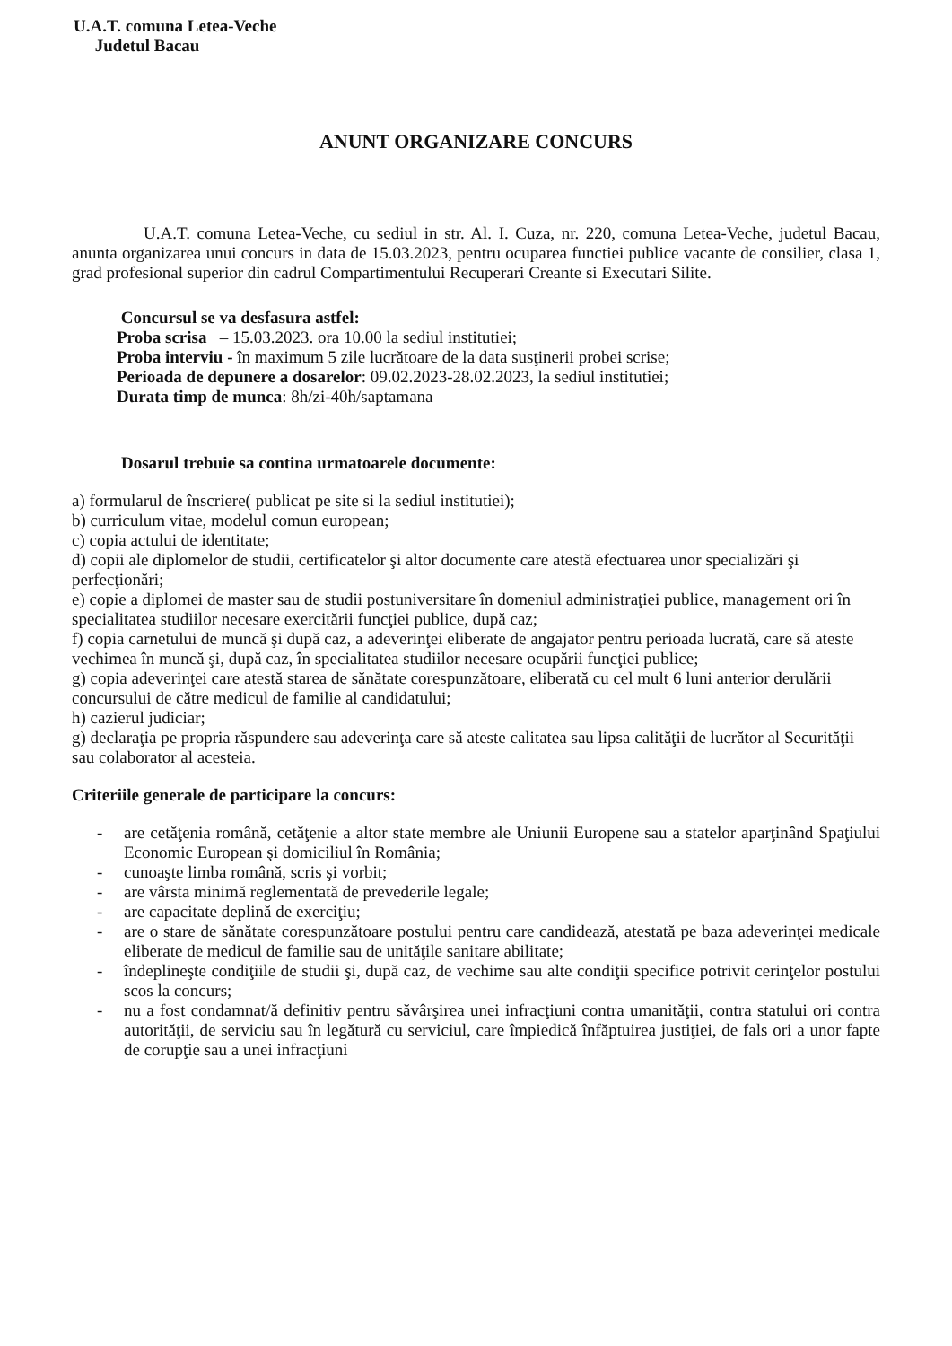U.A.T. comuna Letea-Veche
Judetul Bacau
ANUNT ORGANIZARE CONCURS
U.A.T. comuna Letea-Veche, cu sediul in str. Al. I. Cuza, nr. 220, comuna Letea-Veche, judetul Bacau, anunta organizarea unui concurs in data de 15.03.2023, pentru ocuparea functiei publice vacante de consilier, clasa 1, grad profesional superior din cadrul Compartimentului Recuperari Creante si Executari Silite.
Concursul se va desfasura astfel:
Proba scrisa – 15.03.2023. ora 10.00 la sediul institutiei;
Proba interviu - în maximum 5 zile lucrătoare de la data susţinerii probei scrise;
Perioada de depunere a dosarelor: 09.02.2023-28.02.2023, la sediul institutiei;
Durata timp de munca: 8h/zi-40h/saptamana
Dosarul trebuie sa contina urmatoarele documente:
a) formularul de înscriere( publicat pe site si la sediul institutiei);
b) curriculum vitae, modelul comun european;
c) copia actului de identitate;
d) copii ale diplomelor de studii, certificatelor şi altor documente care atestă efectuarea unor specializări şi perfecţionări;
e) copie a diplomei de master sau de studii postuniversitare în domeniul administraţiei publice, management ori în specialitatea studiilor necesare exercitării funcţiei publice, după caz;
f) copia carnetului de muncă şi după caz, a adeverinţei eliberate de angajator pentru perioada lucrată, care să ateste vechimea în muncă şi, după caz, în specialitatea studiilor necesare ocupării funcţiei publice;
g) copia adeverinţei care atestă starea de sănătate corespunzătoare, eliberată cu cel mult 6 luni anterior derulării concursului de către medicul de familie al candidatului;
h) cazierul judiciar;
g) declaraţia pe propria răspundere sau adeverinţa care să ateste calitatea sau lipsa calităţii de lucrător al Securităţii sau colaborator al acesteia.
Criteriile generale de participare la concurs:
- are cetăţenia română, cetăţenie a altor state membre ale Uniunii Europene sau a statelor aparţinând Spaţiului Economic European şi domiciliul în România;
- cunoaşte limba română, scris şi vorbit;
- are vârsta minimă reglementată de prevederile legale;
- are capacitate deplină de exerciţiu;
- are o stare de sănătate corespunzătoare postului pentru care candidează, atestată pe baza adeverinţei medicale eliberate de medicul de familie sau de unităţile sanitare abilitate;
- îndeplineşte condiţiile de studii şi, după caz, de vechime sau alte condiţii specifice potrivit cerinţelor postului scos la concurs;
- nu a fost condamnat/ă definitiv pentru săvârşirea unei infracţiuni contra umanităţii, contra statului ori contra autorităţii, de serviciu sau în legătură cu serviciul, care împiedică înfăptuirea justiţiei, de fals ori a unor fapte de corupţie sau a unei infracţiuni